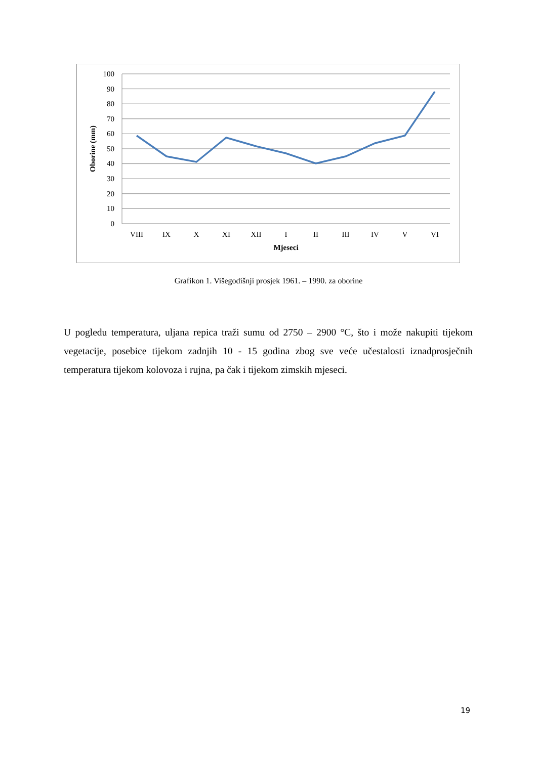100
90
80
70
60
50
40
30
20
10
0
VIII
IX
X
XI
XII
I
II
III
IV
V
VI
Mjeseci
Oborine (mm)
Grafikon 1. Višegodišnji prosjek 1961. – 1990. za oborine
U pogledu temperatura, uljana repica traži sumu od 2750 – 2900 °C, što i može nakupiti tijekom vegetacije, posebice tijekom zadnjih 10 - 15 godina zbog sve veće učestalosti iznadprosječnih temperatura tijekom kolovoza i rujna, pa čak i tijekom zimskih mjeseci.
19